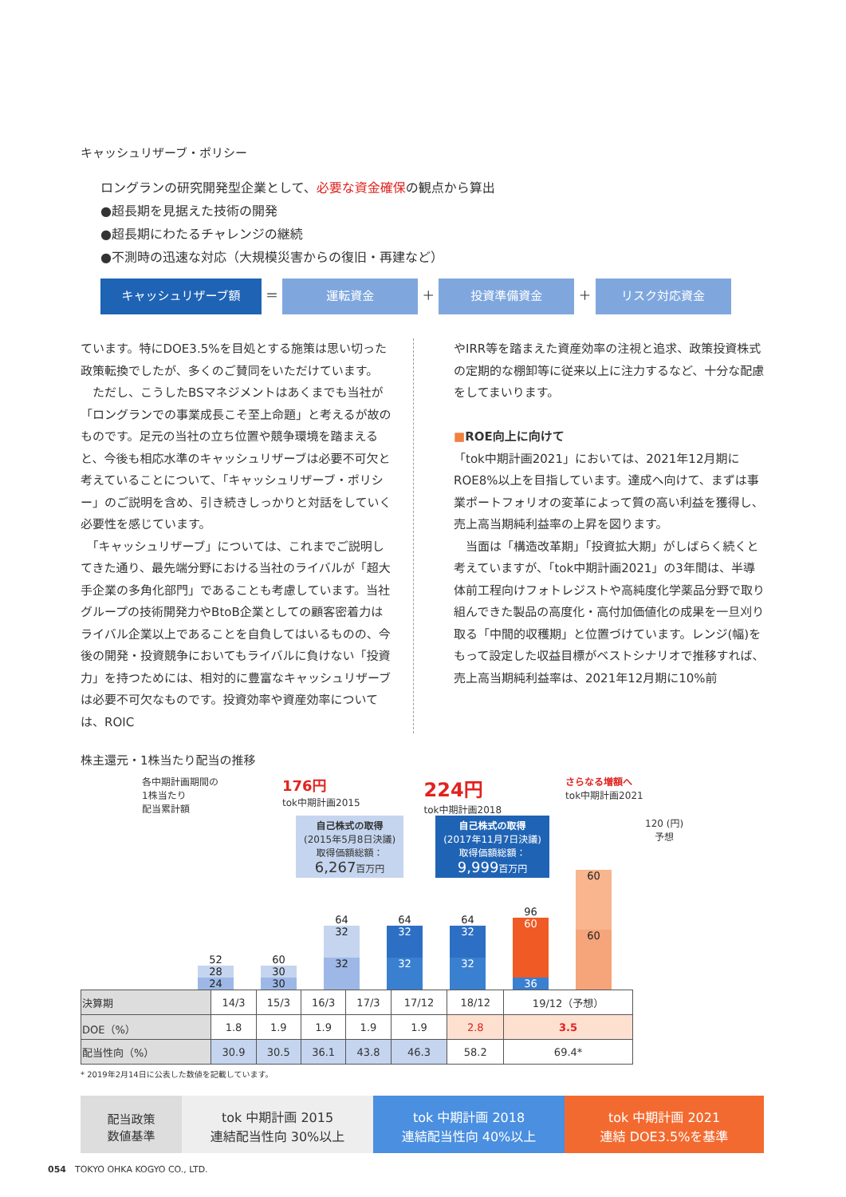キャッシュリザーブ・ポリシー
ロングランの研究開発型企業として、必要な資金確保の観点から算出
●超長期を見据えた技術の開発
●超長期にわたるチャレンジの継続
●不測時の迅速な対応（大規模災害からの復旧・再建など）
キャッシュリザーブ額 ＝ 運転資金 ＋ 投資準備資金 ＋ リスク対応資金
ています。特にDOE3.5%を目処とする施策は思い切った政策転換でしたが、多くのご賛同をいただけています。
　ただし、こうしたBSマネジメントはあくまでも当社が「ロングランでの事業成長こそ至上命題」と考えるが故のものです。足元の当社の立ち位置や競争環境を踏まえると、今後も相応水準のキャッシュリザーブは必要不可欠と考えていることについて、「キャッシュリザーブ・ポリシー」のご説明を含め、引き続きしっかりと対話をしていく必要性を感じています。
　「キャッシュリザーブ」については、これまでご説明してきた通り、最先端分野における当社のライバルが「超大手企業の多角化部門」であることも考慮しています。当社グループの技術開発力やBtoB企業としての顧客密着力はライバル企業以上であることを自負してはいるものの、今後の開発・投資競争においてもライバルに負けない「投資力」を持つためには、相対的に豊富なキャッシュリザーブは必要不可欠なものです。投資効率や資産効率については、ROIC
やIRR等を踏まえた資産効率の注視と追求、政策投資株式の定期的な棚卸等に従来以上に注力するなど、十分な配慮をしてまいります。
■ROE向上に向けて
「tok中期計画2021」においては、2021年12月期にROE8%以上を目指しています。達成へ向けて、まずは事業ポートフォリオの変革によって質の高い利益を獲得し、売上高当期純利益率の上昇を図ります。
　当面は「構造改革期」「投資拡大期」がしばらく続くと考えていますが、「tok中期計画2021」の3年間は、半導体前工程向けフォトレジストや高純度化学薬品分野で取り組んできた製品の高度化・高付加価値化の成果を一旦刈り取る「中間的収穫期」と位置づけています。レンジ(幅)をもって設定した収益目標がベストシナリオで推移すれば、売上高当期純利益率は、2021年12月期に10%前
株主還元・1株当たり配当の推移
各中期計画期間の
1株当たり
配当累計額
176円
tok中期計画2015
224円
tok中期計画2018
さらなる増額へ
tok中期計画2021
自己株式の取得
(2015年5月8日決議)
取得価額総額：
6,267百万円
自己株式の取得
(2017年11月7日決議)
取得価額総額：
9,999百万円
120 (円)
予想
52
28
24
60
30
30
64
32
32
64
32
32
64
32
32
96
60
36
60
60
| 決算期 | 14/3 | 15/3 | 16/3 | 17/3 | 17/12 | 18/12 | 19/12（予想） |
| DOE（%） | 1.8 | 1.9 | 1.9 | 1.9 | 1.9 | 2.8 | 3.5 |
| 配当性向（%） | 30.9 | 30.5 | 36.1 | 43.8 | 46.3 | 58.2 | 69.4* |
* 2019年2月14日に公表した数値を記載しています。
配当政策
数値基準
tok 中期計画 2015
連結配当性向 30%以上
tok 中期計画 2018
連結配当性向 40%以上
tok 中期計画 2021
連結 DOE3.5%を基準
054　TOKYO OHKA KOGYO CO., LTD.